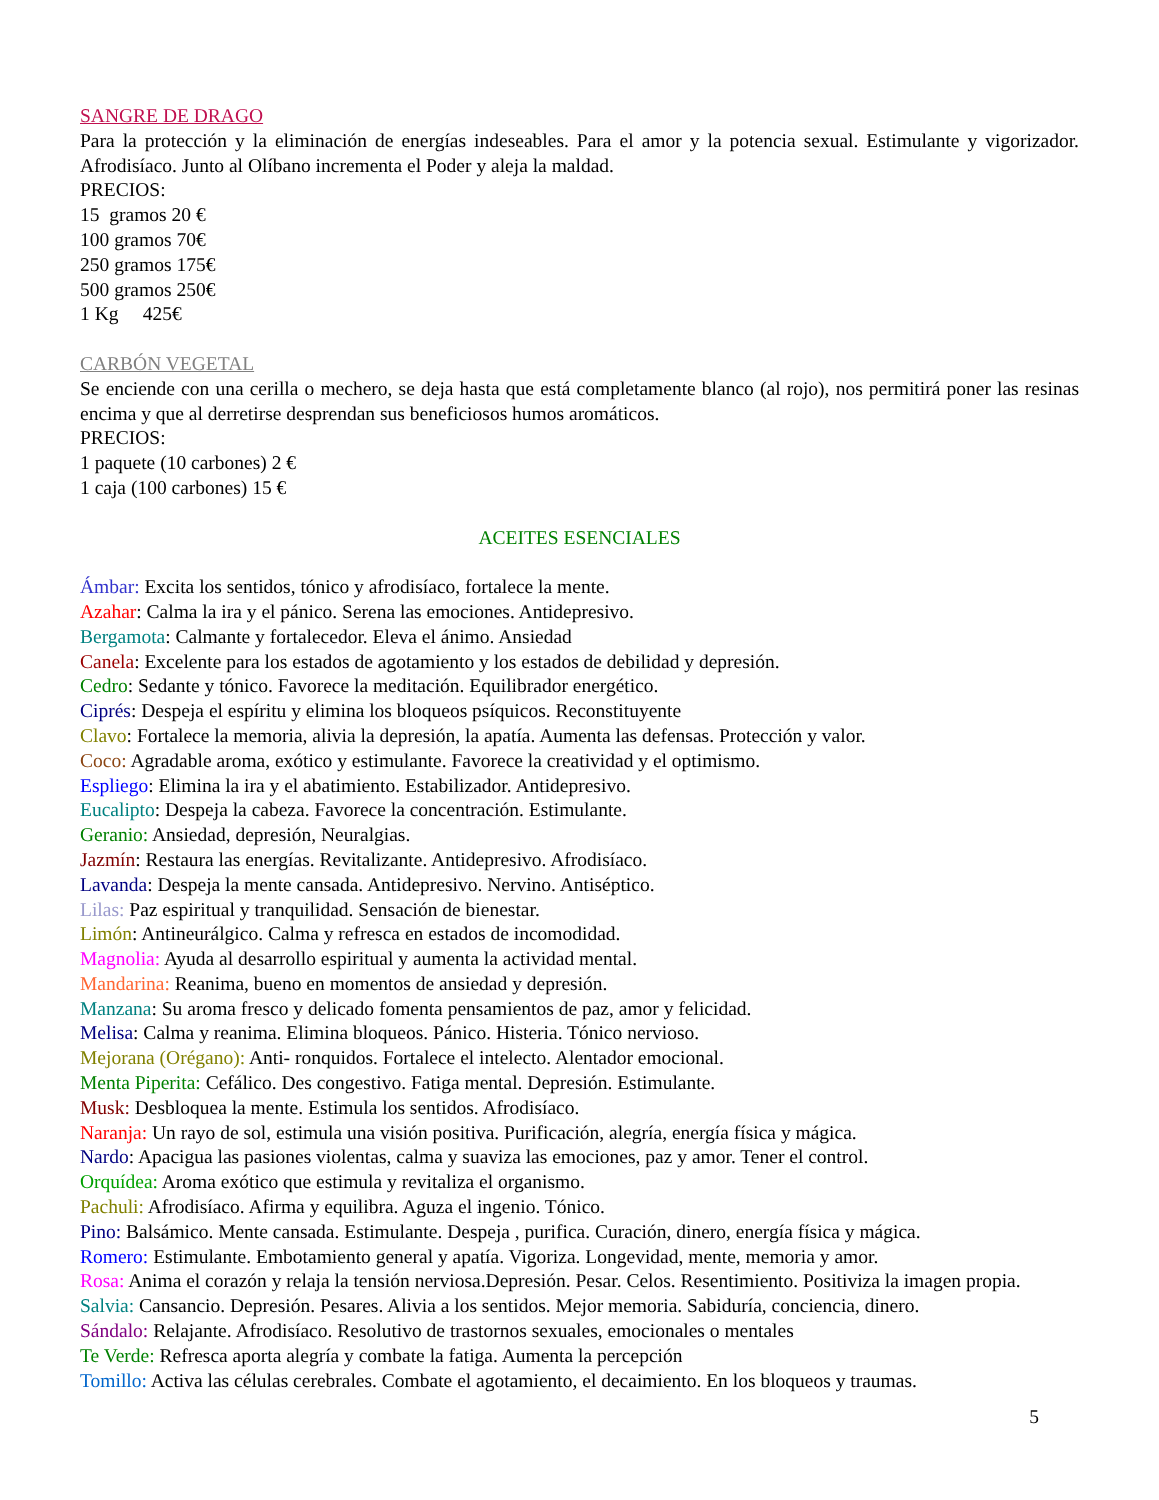SANGRE DE DRAGO
Para la protección y la eliminación de energías indeseables. Para el amor y la potencia sexual. Estimulante y vigorizador. Afrodisíaco. Junto al Olíbano incrementa el Poder y aleja la maldad.
PRECIOS:
15 gramos 20 €
100 gramos 70€
250 gramos 175€
500 gramos 250€
1 Kg 425€
CARBÓN VEGETAL
Se enciende con una cerilla o mechero, se deja hasta que está completamente blanco (al rojo), nos permitirá poner las resinas encima y que al derretirse desprendan sus beneficiosos humos aromáticos.
PRECIOS:
1 paquete (10 carbones) 2 €
1 caja (100 carbones) 15 €
ACEITES ESENCIALES
Ámbar: Excita los sentidos, tónico y afrodisíaco, fortalece la mente.
Azahar: Calma la ira y el pánico. Serena las emociones. Antidepresivo.
Bergamota: Calmante y fortalecedor. Eleva el ánimo. Ansiedad
Canela: Excelente para los estados de agotamiento y los estados de debilidad y depresión.
Cedro: Sedante y tónico. Favorece la meditación. Equilibrador energético.
Ciprés: Despeja el espíritu y elimina los bloqueos psíquicos. Reconstituyente
Clavo: Fortalece la memoria, alivia la depresión, la apatía. Aumenta las defensas. Protección y valor.
Coco: Agradable aroma, exótico y estimulante. Favorece la creatividad y el optimismo.
Espliego: Elimina la ira y el abatimiento. Estabilizador. Antidepresivo.
Eucalipto: Despeja la cabeza. Favorece la concentración. Estimulante.
Geranio: Ansiedad, depresión, Neuralgias.
Jazmín: Restaura las energías. Revitalizante. Antidepresivo. Afrodisíaco.
Lavanda: Despeja la mente cansada. Antidepresivo. Nervino. Antiséptico.
Lilas: Paz espiritual y tranquilidad. Sensación de bienestar.
Limón: Antineurálgico. Calma y refresca en estados de incomodidad.
Magnolia: Ayuda al desarrollo espiritual y aumenta la actividad mental.
Mandarina: Reanima, bueno en momentos de ansiedad y depresión.
Manzana: Su aroma fresco y delicado fomenta pensamientos de paz, amor y felicidad.
Melisa: Calma y reanima. Elimina bloqueos. Pánico. Histeria. Tónico nervioso.
Mejorana (Orégano): Anti- ronquidos. Fortalece el intelecto. Alentador emocional.
Menta Piperita: Cefálico. Des congestivo. Fatiga mental. Depresión. Estimulante.
Musk: Desbloquea la mente. Estimula los sentidos. Afrodisíaco.
Naranja: Un rayo de sol, estimula una visión positiva. Purificación, alegría, energía física y mágica.
Nardo: Apacigua las pasiones violentas, calma y suaviza las emociones, paz y amor. Tener el control.
Orquídea: Aroma exótico que estimula y revitaliza el organismo.
Pachuli: Afrodisíaco. Afirma y equilibra. Aguza el ingenio. Tónico.
Pino: Balsámico. Mente cansada. Estimulante. Despeja , purifica. Curación, dinero, energía física y mágica.
Romero: Estimulante. Embotamiento general y apatía. Vigoriza. Longevidad, mente, memoria y amor.
Rosa: Anima el corazón y relaja la tensión nerviosa.Depresión. Pesar. Celos. Resentimiento. Positiviza la imagen propia.
Salvia: Cansancio. Depresión. Pesares. Alivia a los sentidos. Mejor memoria. Sabiduría, conciencia, dinero.
Sándalo: Relajante. Afrodisíaco. Resolutivo de trastornos sexuales, emocionales o mentales
Te Verde: Refresca aporta alegría y combate la fatiga. Aumenta la percepción
Tomillo: Activa las células cerebrales. Combate el agotamiento, el decaimiento. En los bloqueos y traumas.
5